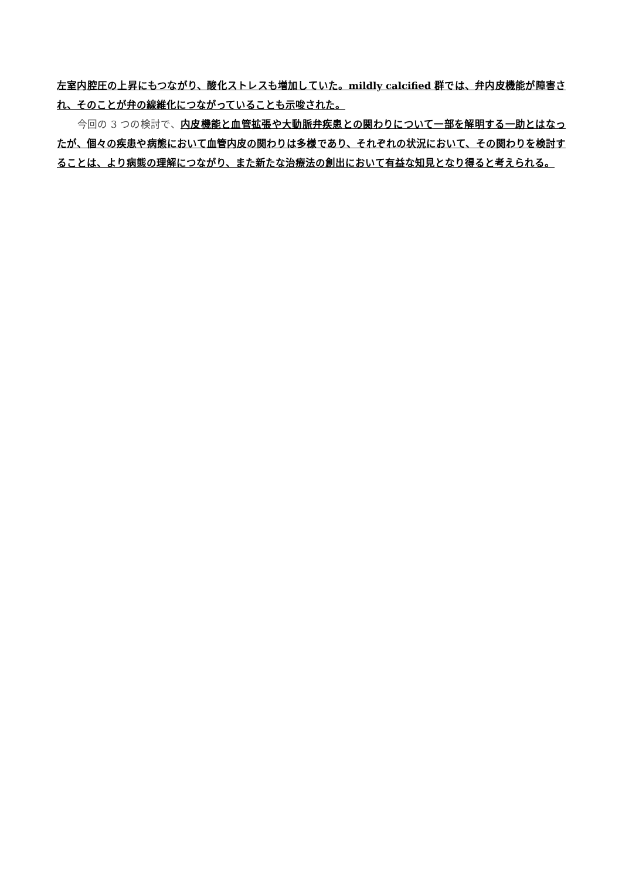左室内腔圧の上昇にもつながり、酸化ストレスも増加していた。mildly calcified 群では、弁内皮機能が障害され、そのことが弁の線維化につながっていることも示唆された。
　　今回の 3 つの検討で、内皮機能と血管拡張や大動脈弁疾患との関わりについて一部を解明する一助とはなったが、個々の疾患や病態において血管内皮の関わりは多様であり、それぞれの状況において、その関わりを検討することは、より病態の理解につながり、また新たな治療法の創出において有益な知見となり得ると考えられる。